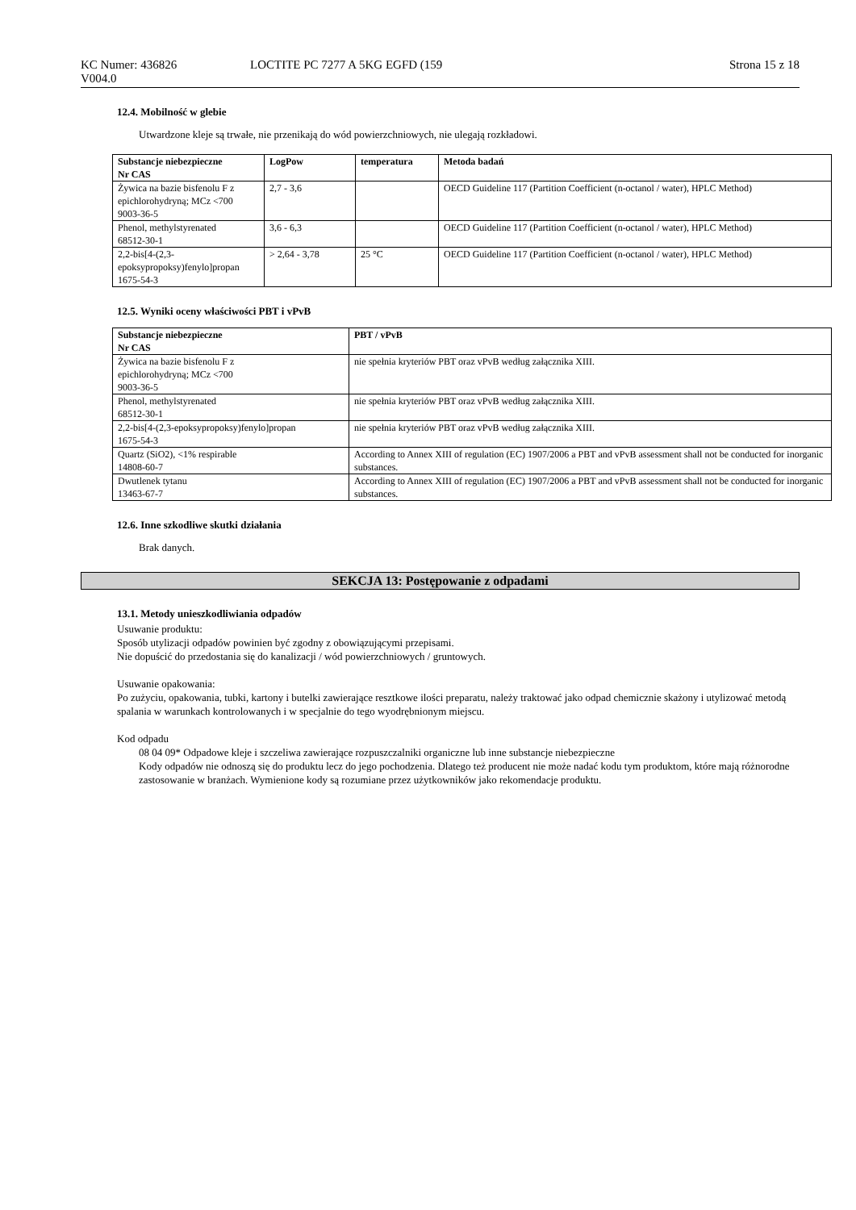KC Numer: 436826
V004.0
LOCTITE PC 7277 A 5KG EGFD (159
Strona 15 z 18
12.4. Mobilność w glebie
Utwardzone kleje są trwałe, nie przenikają do wód powierzchniowych, nie ulegają rozkładowi.
| Substancje niebezpieczne Nr CAS | LogPow | temperatura | Metoda badań |
| --- | --- | --- | --- |
| Żywica na bazie bisfenolu F z epichlorohydryną; MCz <700 9003-36-5 | 2,7 - 3,6 | | OECD Guideline 117 (Partition Coefficient (n-octanol / water), HPLC Method) |
| Phenol, methylstyrenated 68512-30-1 | 3,6 - 6,3 | | OECD Guideline 117 (Partition Coefficient (n-octanol / water), HPLC Method) |
| 2,2-bis[4-(2,3-epoksypropoksy)fenylo]propan 1675-54-3 | > 2,64 - 3,78 | 25 °C | OECD Guideline 117 (Partition Coefficient (n-octanol / water), HPLC Method) |
12.5. Wyniki oceny właściwości PBT i vPvB
| Substancje niebezpieczne Nr CAS | PBT / vPvB |
| --- | --- |
| Żywica na bazie bisfenolu F z epichlorohydryną; MCz <700 9003-36-5 | nie spełnia kryteriów PBT oraz vPvB według załącznika XIII. |
| Phenol, methylstyrenated 68512-30-1 | nie spełnia kryteriów PBT oraz vPvB według załącznika XIII. |
| 2,2-bis[4-(2,3-epoksypropoksy)fenylo]propan 1675-54-3 | nie spełnia kryteriów PBT oraz vPvB według załącznika XIII. |
| Quartz (SiO2), <1% respirable 14808-60-7 | According to Annex XIII of regulation (EC) 1907/2006 a PBT and vPvB assessment shall not be conducted for inorganic substances. |
| Dwutlenek tytanu 13463-67-7 | According to Annex XIII of regulation (EC) 1907/2006 a PBT and vPvB assessment shall not be conducted for inorganic substances. |
12.6. Inne szkodliwe skutki działania
Brak danych.
SEKCJA 13: Postępowanie z odpadami
13.1. Metody unieszkodliwiania odpadów
Usuwanie produktu:
Sposób utylizacji odpadów powinien być zgodny z obowiązującymi przepisami.
Nie dopuścić do przedostania się do kanalizacji / wód powierzchniowych / gruntowych.
Usuwanie opakowania:
Po zużyciu, opakowania, tubki, kartony i butelki zawierające resztkowe ilości preparatu, należy traktować jako odpad chemicznie skażony i utylizować metodą spalania w warunkach kontrolowanych i w specjalnie do tego wyodrębnionym miejscu.
Kod odpadu
08 04 09* Odpadowe kleje i szczeliwa zawierające rozpuszczalniki organiczne lub inne substancje niebezpieczne
Kody odpadów nie odnoszą się do produktu lecz do jego pochodzenia. Dlatego też producent nie może nadać kodu tym produktom, które mają różnorodne zastosowanie w branżach. Wymienione kody są rozumiane przez użytkowników jako rekomendacje produktu.